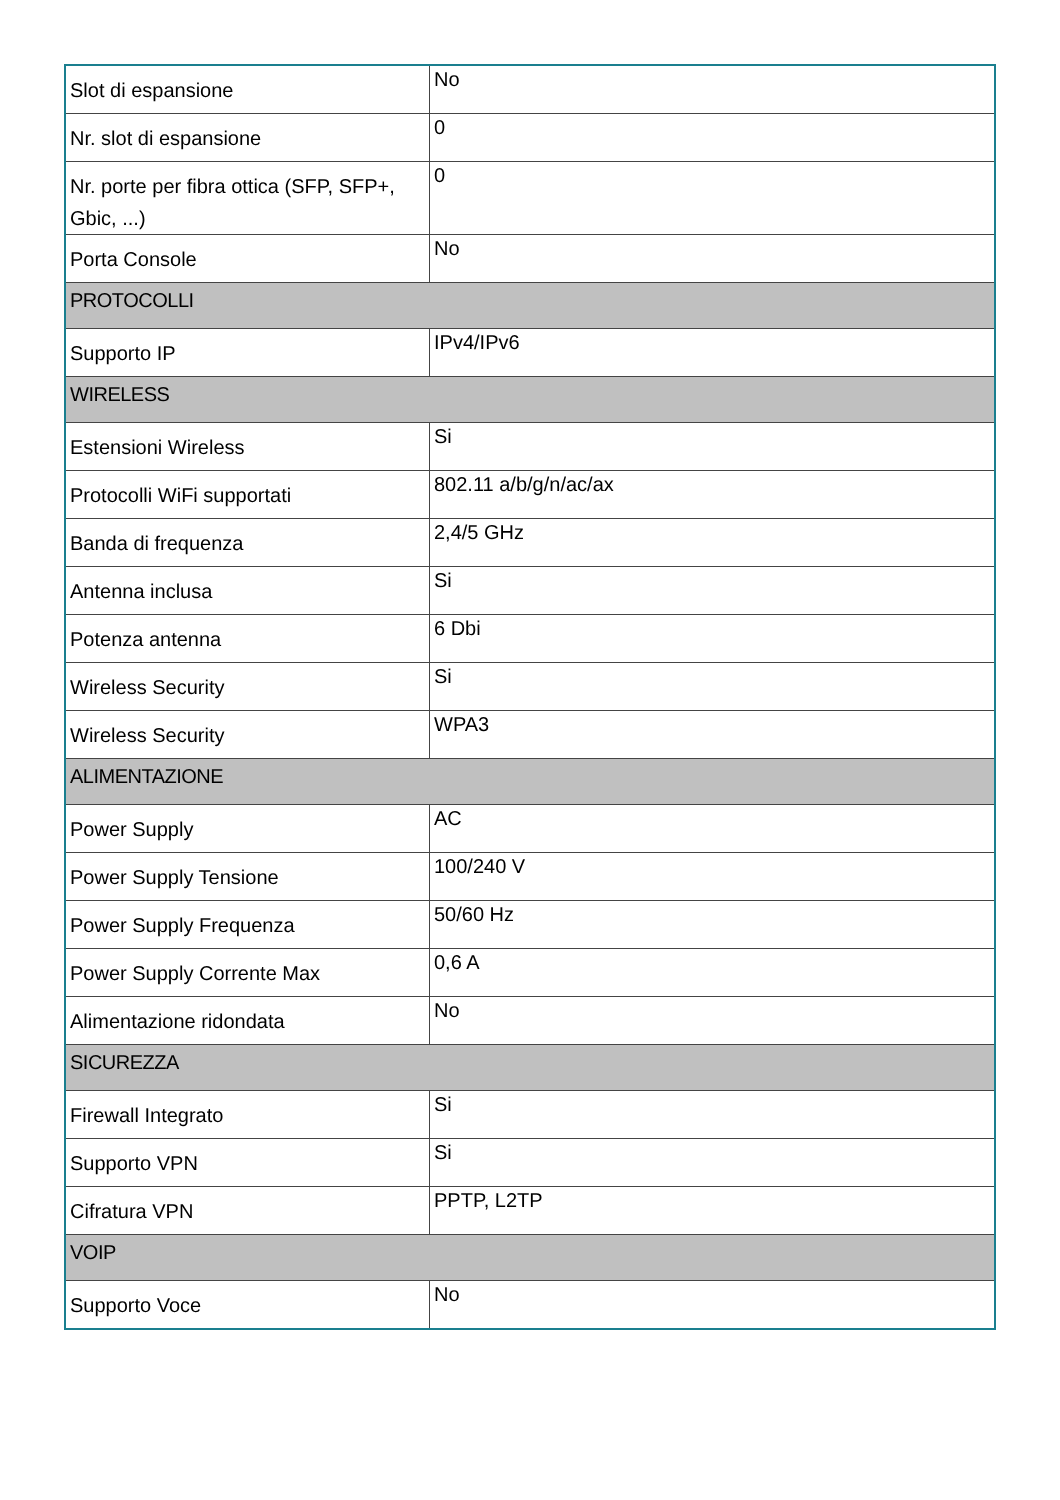| Slot di espansione | No |
| Nr. slot di espansione | 0 |
| Nr. porte per fibra ottica (SFP, SFP+, Gbic, ...) | 0 |
| Porta Console | No |
| PROTOCOLLI | |
| Supporto IP | IPv4/IPv6 |
| WIRELESS | |
| Estensioni Wireless | Si |
| Protocolli WiFi supportati | 802.11 a/b/g/n/ac/ax |
| Banda di frequenza | 2,4/5 GHz |
| Antenna inclusa | Si |
| Potenza antenna | 6 Dbi |
| Wireless Security | Si |
| Wireless Security | WPA3 |
| ALIMENTAZIONE | |
| Power Supply | AC |
| Power Supply Tensione | 100/240 V |
| Power Supply Frequenza | 50/60 Hz |
| Power Supply Corrente Max | 0,6 A |
| Alimentazione ridondata | No |
| SICUREZZA | |
| Firewall Integrato | Si |
| Supporto VPN | Si |
| Cifratura VPN | PPTP, L2TP |
| VOIP | |
| Supporto Voce | No |